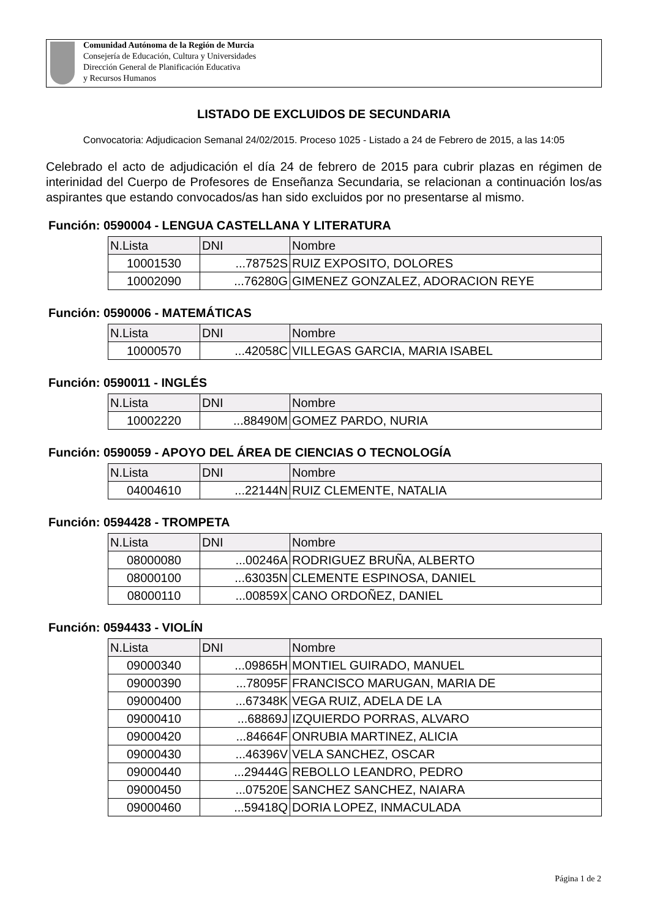Comunidad Autónoma de la Región de Murcia
Consejería de Educación, Cultura y Universidades
Dirección General de Planificación Educativa
y Recursos Humanos
LISTADO DE EXCLUIDOS DE SECUNDARIA
Convocatoria: Adjudicacion Semanal 24/02/2015. Proceso 1025 - Listado a 24 de Febrero de 2015, a las 14:05
Celebrado el acto de adjudicación el día 24 de febrero de 2015 para cubrir plazas en régimen de interinidad del Cuerpo de Profesores de Enseñanza Secundaria, se relacionan a continuación los/as aspirantes que estando convocados/as han sido excluidos por no presentarse al mismo.
Función: 0590004 - LENGUA CASTELLANA Y LITERATURA
| N.Lista | DNI | Nombre |
| --- | --- | --- |
| 10001530 | ...78752S | RUIZ EXPOSITO, DOLORES |
| 10002090 | ...76280G | GIMENEZ GONZALEZ, ADORACION REYE |
Función: 0590006 - MATEMÁTICAS
| N.Lista | DNI | Nombre |
| --- | --- | --- |
| 10000570 | ...42058C | VILLEGAS GARCIA, MARIA ISABEL |
Función: 0590011 - INGLÉS
| N.Lista | DNI | Nombre |
| --- | --- | --- |
| 10002220 | ...88490M | GOMEZ PARDO, NURIA |
Función: 0590059 - APOYO DEL ÁREA DE CIENCIAS O TECNOLOGÍA
| N.Lista | DNI | Nombre |
| --- | --- | --- |
| 04004610 | ...22144N | RUIZ CLEMENTE, NATALIA |
Función: 0594428 - TROMPETA
| N.Lista | DNI | Nombre |
| --- | --- | --- |
| 08000080 | ...00246A | RODRIGUEZ BRUÑA, ALBERTO |
| 08000100 | ...63035N | CLEMENTE ESPINOSA, DANIEL |
| 08000110 | ...00859X | CANO ORDOÑEZ, DANIEL |
Función: 0594433 - VIOLÍN
| N.Lista | DNI | Nombre |
| --- | --- | --- |
| 09000340 | ...09865H | MONTIEL GUIRADO, MANUEL |
| 09000390 | ...78095F | FRANCISCO MARUGAN, MARIA DE |
| 09000400 | ...67348K | VEGA RUIZ, ADELA DE LA |
| 09000410 | ...68869J | IZQUIERDO PORRAS, ALVARO |
| 09000420 | ...84664F | ONRUBIA MARTINEZ, ALICIA |
| 09000430 | ...46396V | VELA SANCHEZ, OSCAR |
| 09000440 | ...29444G | REBOLLO LEANDRO, PEDRO |
| 09000450 | ...07520E | SANCHEZ SANCHEZ, NAIARA |
| 09000460 | ...59418Q | DORIA LOPEZ, INMACULADA |
Página 1 de 2